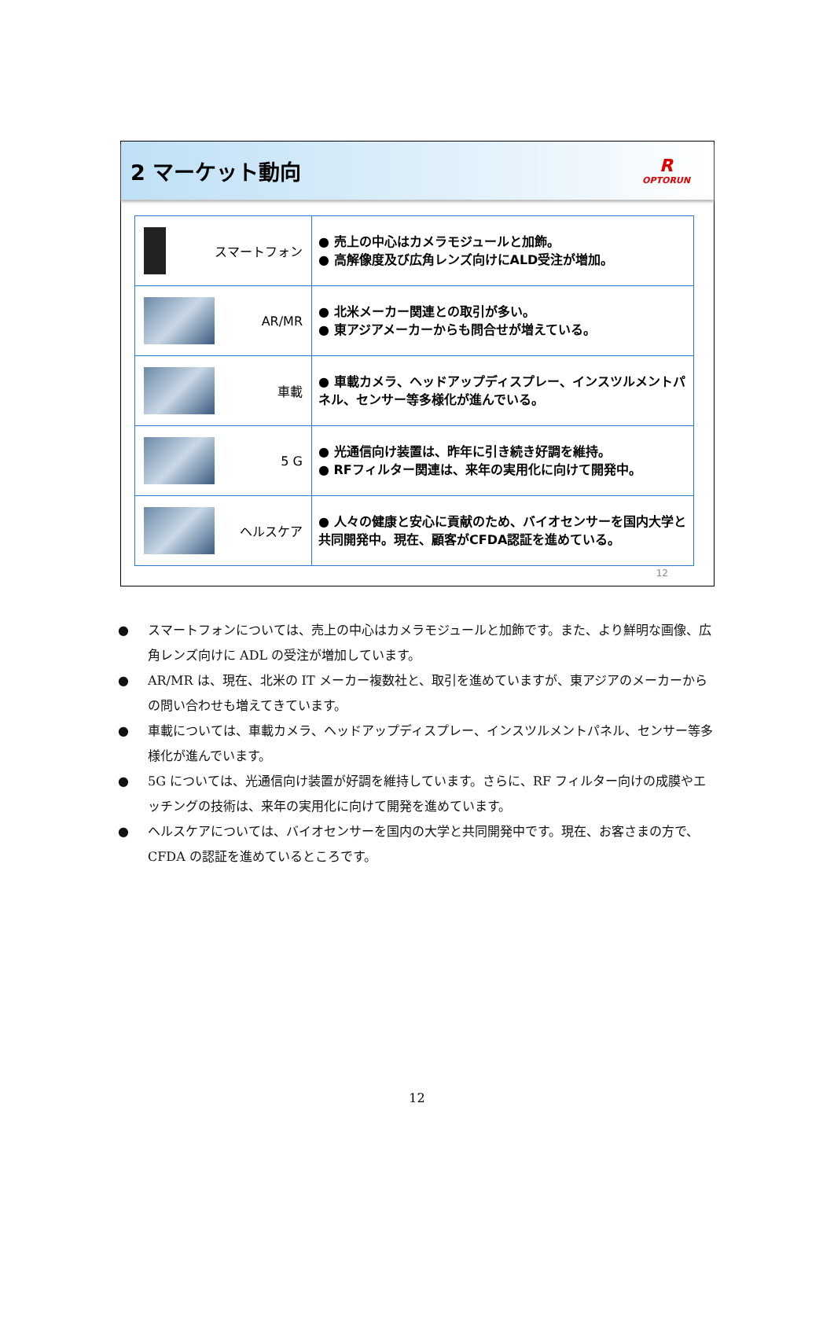2 マーケット動向
R
OPTORUN
| スマートフォン | ● 売上の中心はカメラモジュールと加飾。 ● 高解像度及び広角レンズ向けにALD受注が増加。 |
| AR/MR | ● 北米メーカー関連との取引が多い。 ● 東アジアメーカーからも問合せが増えている。 |
| 車載 | ● 車載カメラ、ヘッドアップディスプレー、インスツルメントパネル、センサー等多様化が進んでいる。 |
| 5 G | ● 光通信向け装置は、昨年に引き続き好調を維持。 ● RFフィルター関連は、来年の実用化に向けて開発中。 |
| ヘルスケア | ● 人々の健康と安心に貢献のため、バイオセンサーを国内大学と共同開発中。現在、顧客がCFDA認証を進めている。 |
12
● スマートフォンについては、売上の中心はカメラモジュールと加飾です。また、より鮮明な画像、広角レンズ向けに ADL の受注が増加しています。
● AR/MR は、現在、北米の IT メーカー複数社と、取引を進めていますが、東アジアのメーカーからの問い合わせも増えてきています。
● 車載については、車載カメラ、ヘッドアップディスプレー、インスツルメントパネル、センサー等多様化が進んでいます。
● 5G については、光通信向け装置が好調を維持しています。さらに、RF フィルター向けの成膜やエッチングの技術は、来年の実用化に向けて開発を進めています。
● ヘルスケアについては、バイオセンサーを国内の大学と共同開発中です。現在、お客さまの方で、CFDA の認証を進めているところです。
12